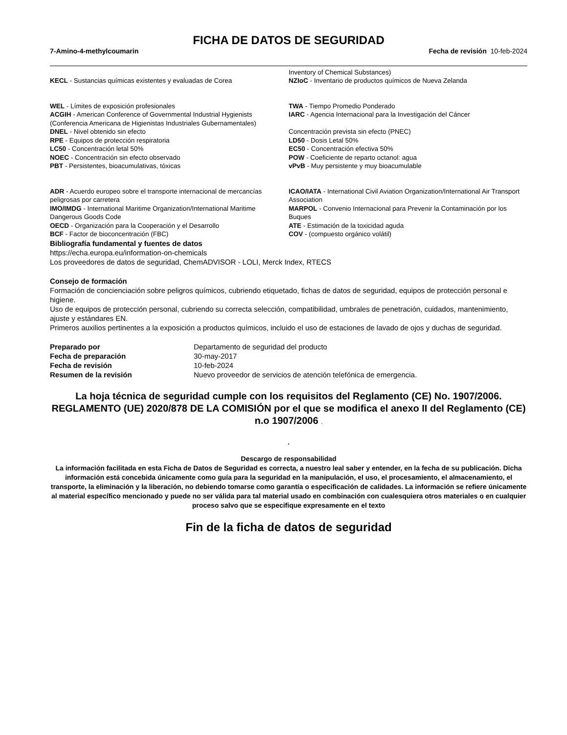FICHA DE DATOS DE SEGURIDAD
7-Amino-4-methylcoumarin Fecha de revisión 10-feb-2024
KECL - Sustancias químicas existentes y evaluadas de Corea
Inventory of Chemical Substances)
NZIoC - Inventario de productos químicos de Nueva Zelanda
WEL - Límites de exposición profesionales
ACGIH - American Conference of Governmental Industrial Hygienists (Conferencia Americana de Higienistas Industriales Gubernamentales)
DNEL - Nivel obtenido sin efecto
RPE - Equipos de protección respiratoria
LC50 - Concentración letal 50%
NOEC - Concentración sin efecto observado
PBT - Persistentes, bioacumulativas, tóxicas
TWA - Tiempo Promedio Ponderado
IARC - Agencia Internacional para la Investigación del Cáncer
Concentración prevista sin efecto (PNEC)
LD50 - Dosis Letal 50%
EC50 - Concentración efectiva 50%
POW - Coeficiente de reparto octanol: agua
vPvB - Muy persistente y muy bioacumulable
ADR - Acuerdo europeo sobre el transporte internacional de mercancías peligrosas por carretera
IMO/IMDG - International Maritime Organization/International Maritime Dangerous Goods Code
OECD - Organización para la Cooperación y el Desarrollo
BCF - Factor de bioconcentración (FBC)
ICAO/IATA - International Civil Aviation Organization/International Air Transport Association
MARPOL - Convenio Internacional para Prevenir la Contaminación por los Buques
ATE - Estimación de la toxicidad aguda
COV - (compuesto orgánico volátil)
Bibliografía fundamental y fuentes de datos
https://echa.europa.eu/information-on-chemicals
Los proveedores de datos de seguridad, ChemADVISOR - LOLI, Merck Index, RTECS
Consejo de formación
Formación de concienciación sobre peligros químicos, cubriendo etiquetado, fichas de datos de seguridad, equipos de protección personal e higiene.
Uso de equipos de protección personal, cubriendo su correcta selección, compatibilidad, umbrales de penetración, cuidados, mantenimiento, ajuste y estándares EN.
Primeros auxilios pertinentes a la exposición a productos químicos, incluido el uso de estaciones de lavado de ojos y duchas de seguridad.
| Preparado por | Departamento de seguridad del producto |
| Fecha de preparación | 30-may-2017 |
| Fecha de revisión | 10-feb-2024 |
| Resumen de la revisión | Nuevo proveedor de servicios de atención telefónica de emergencia. |
La hoja técnica de seguridad cumple con los requisitos del Reglamento (CE) No. 1907/2006. REGLAMENTO (UE) 2020/878 DE LA COMISIÓN por el que se modifica el anexo II del Reglamento (CE) n.o 1907/2006 .
.
Descargo de responsabilidad
La información facilitada en esta Ficha de Datos de Seguridad es correcta, a nuestro leal saber y entender, en la fecha de su publicación. Dicha información está concebida únicamente como guía para la seguridad en la manipulación, el uso, el procesamiento, el almacenamiento, el transporte, la eliminación y la liberación, no debiendo tomarse como garantía o especificación de calidades. La información se refiere únicamente al material específico mencionado y puede no ser válida para tal material usado en combinación con cualesquiera otros materiales o en cualquier proceso salvo que se especifique expresamente en el texto
Fin de la ficha de datos de seguridad